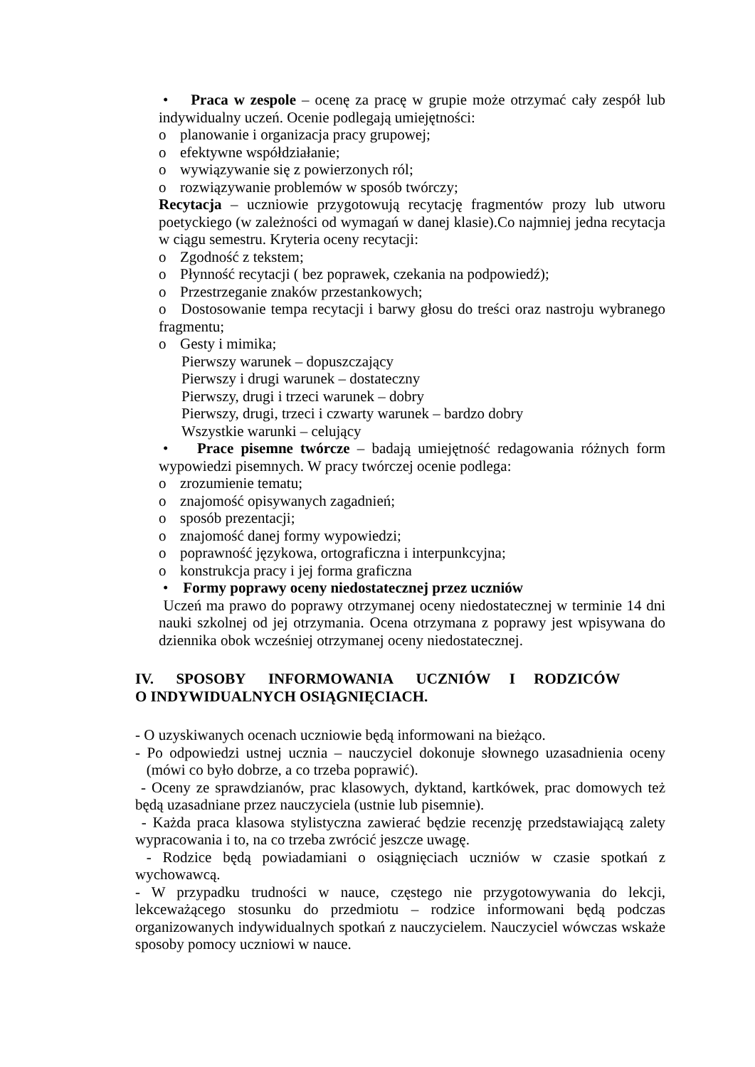• Praca w zespole – ocenę za pracę w grupie może otrzymać cały zespół lub indywidualny uczeń. Ocenie podlegają umiejętności:
o planowanie i organizacja pracy grupowej;
o efektywne współdziałanie;
o wywiązywanie się z powierzonych ról;
o rozwiązywanie problemów w sposób twórczy;
Recytacja – uczniowie przygotowują recytację fragmentów prozy lub utworu poetyckiego (w zależności od wymagań w danej klasie).Co najmniej jedna recytacja w ciągu semestru. Kryteria oceny recytacji:
o Zgodność z tekstem;
o Płynność recytacji ( bez poprawek, czekania na podpowiedź);
o Przestrzeganie znaków przestankowych;
o Dostosowanie tempa recytacji i barwy głosu do treści oraz nastroju wybranego fragmentu;
o Gesty i mimika;
Pierwszy warunek – dopuszczający
Pierwszy i drugi warunek – dostateczny
Pierwszy, drugi i trzeci warunek – dobry
Pierwszy, drugi, trzeci i czwarty warunek – bardzo dobry
Wszystkie warunki – celujący
• Prace pisemne twórcze – badają umiejętność redagowania różnych form wypowiedzi pisemnych. W pracy twórczej ocenie podlega:
o zrozumienie tematu;
o znajomość opisywanych zagadnień;
o sposób prezentacji;
o znajomość danej formy wypowiedzi;
o poprawność językowa, ortograficzna i interpunkcyjna;
o konstrukcja pracy i jej forma graficzna
• Formy poprawy oceny niedostatecznej przez uczniów
Uczeń ma prawo do poprawy otrzymanej oceny niedostatecznej w terminie 14 dni nauki szkolnej od jej otrzymania. Ocena otrzymana z poprawy jest wpisywana do dziennika obok wcześniej otrzymanej oceny niedostatecznej.
IV. SPOSOBY INFORMOWANIA UCZNIÓW I RODZICÓW
O INDYWIDUALNYCH OSIĄGNIĘCIACH.
- O uzyskiwanych ocenach uczniowie będą informowani na bieżąco.
- Po odpowiedzi ustnej ucznia – nauczyciel dokonuje słownego uzasadnienia oceny (mówi co było dobrze, a co trzeba poprawić).
- Oceny ze sprawdzianów, prac klasowych, dyktand, kartkówek, prac domowych też będą uzasadniane przez nauczyciela (ustnie lub pisemnie).
- Każda praca klasowa stylistyczna zawierać będzie recenzję przedstawiającą zalety wypracowania i to, na co trzeba zwrócić jeszcze uwagę.
- Rodzice będą powiadamiani o osiągnięciach uczniów w czasie spotkań z wychowawcą.
- W przypadku trudności w nauce, częstego nie przygotowywania do lekcji, lekceważącego stosunku do przedmiotu – rodzice informowani będą podczas organizowanych indywidualnych spotkań z nauczycielem. Nauczyciel wówczas wskaże sposoby pomocy uczniowi w nauce.